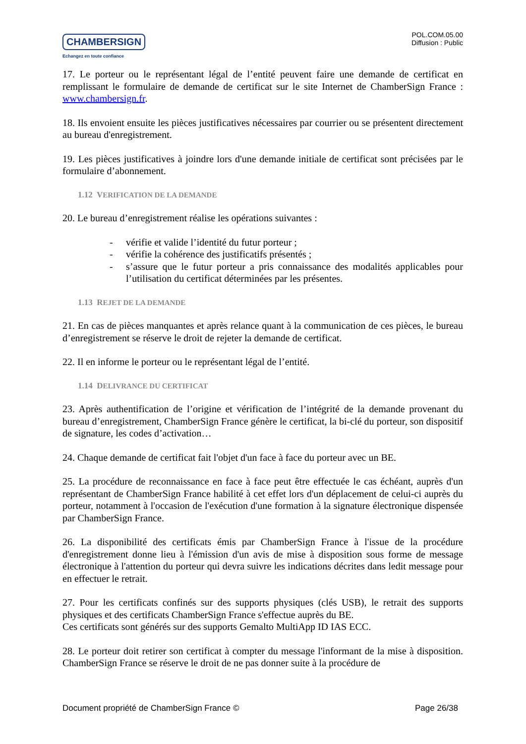CHAMBERSIGN
Echangez en toute confiance
POL.COM.05.00
Diffusion : Public
17. Le porteur ou le représentant légal de l’entité peuvent faire une demande de certificat en remplissant le formulaire de demande de certificat sur le site Internet de ChamberSign France : www.chambersign.fr.
18. Ils envoient ensuite les pièces justificatives nécessaires par courrier ou se présentent directement au bureau d'enregistrement.
19. Les pièces justificatives à joindre lors d'une demande initiale de certificat sont précisées par le formulaire d’abonnement.
1.12 VERIFICATION DE LA DEMANDE
20. Le bureau d’enregistrement réalise les opérations suivantes :
- vérifie et valide l’identité du futur porteur ;
- vérifie la cohérence des justificatifs présentés ;
- s’assure que le futur porteur a pris connaissance des modalités applicables pour l’utilisation du certificat déterminées par les présentes.
1.13 REJET DE LA DEMANDE
21. En cas de pièces manquantes et après relance quant à la communication de ces pièces, le bureau d’enregistrement se réserve le droit de rejeter la demande de certificat.
22. Il en informe le porteur ou le représentant légal de l’entité.
1.14 DELIVRANCE DU CERTIFICAT
23. Après authentification de l’origine et vérification de l’intégrité de la demande provenant du bureau d’enregistrement, ChamberSign France génère le certificat, la bi-clé du porteur, son dispositif de signature, les codes d’activation…
24. Chaque demande de certificat fait l'objet d'un face à face du porteur avec un BE.
25. La procédure de reconnaissance en face à face peut être effectuée le cas échéant, auprès d'un représentant de ChamberSign France habilité à cet effet lors d'un déplacement de celui-ci auprès du porteur, notamment à l'occasion de l'exécution d'une formation à la signature électronique dispensée par ChamberSign France.
26. La disponibilité des certificats émis par ChamberSign France à l'issue de la procédure d'enregistrement donne lieu à l'émission d'un avis de mise à disposition sous forme de message électronique à l'attention du porteur qui devra suivre les indications décrites dans ledit message pour en effectuer le retrait.
27. Pour les certificats confinés sur des supports physiques (clés USB), le retrait des supports physiques et des certificats ChamberSign France s'effectue auprès du BE.
Ces certificats sont générés sur des supports Gemalto MultiApp ID IAS ECC.
28. Le porteur doit retirer son certificat à compter du message l'informant de la mise à disposition. ChamberSign France se réserve le droit de ne pas donner suite à la procédure de
Document propriété de ChamberSign France © Page 26/38